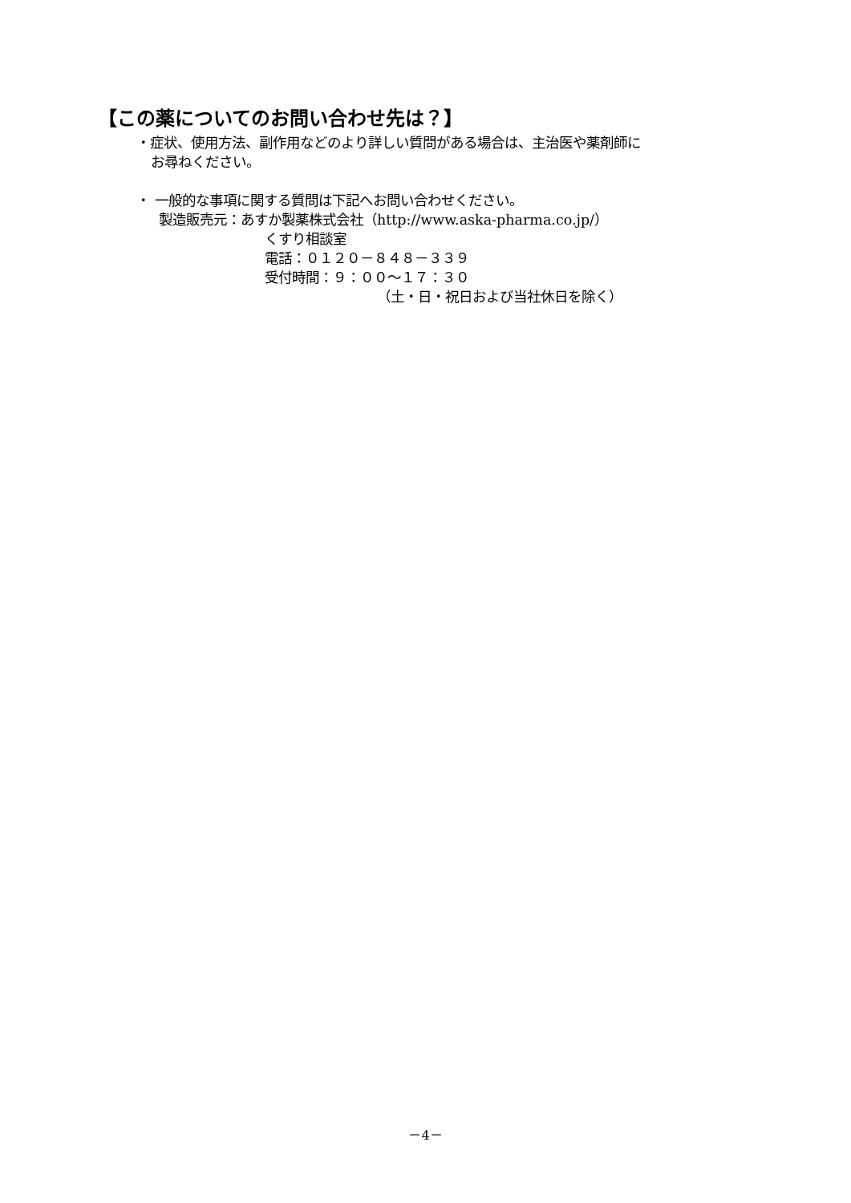【この薬についてのお問い合わせ先は？】
・症状、使用方法、副作用などのより詳しい質問がある場合は、主治医や薬剤師に
お尋ねください。
・ 一般的な事項に関する質問は下記へお問い合わせください。
製造販売元：あすか製薬株式会社（http://www.aska-pharma.co.jp/）
くすり相談室
電話：０１２０－８４８－３３９
受付時間：９：００～１７：３０
（土・日・祝日および当社休日を除く）
－4－